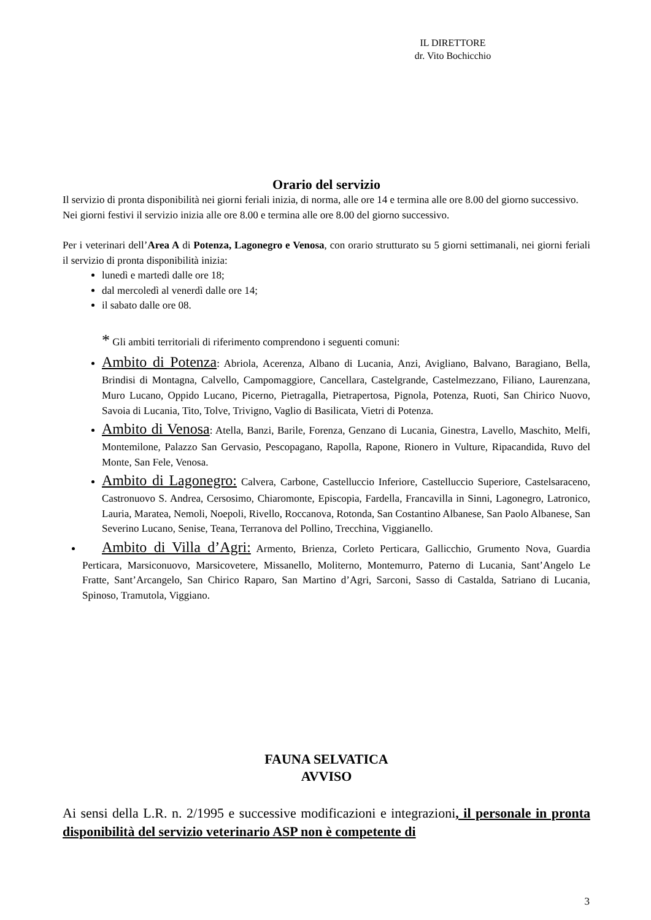IL DIRETTORE
dr. Vito Bochicchio
Orario del servizio
Il servizio di pronta disponibilità nei giorni feriali inizia, di norma, alle ore 14 e termina alle ore 8.00 del giorno successivo.
Nei giorni festivi il servizio inizia alle ore 8.00 e termina alle ore 8.00 del giorno successivo.
Per i veterinari dell’Area A di Potenza, Lagonegro e Venosa, con orario strutturato su 5 giorni settimanali, nei giorni feriali il servizio di pronta disponibilità inizia:
lunedì e martedì dalle ore 18;
dal mercoledì al venerdì dalle ore 14;
il sabato dalle ore 08.
* Gli ambiti territoriali di riferimento comprendono i seguenti comuni:
Ambito di Potenza: Abriola, Acerenza, Albano di Lucania, Anzi, Avigliano, Balvano, Baragiano, Bella, Brindisi di Montagna, Calvello, Campomaggiore, Cancellara, Castelgrande, Castelmezzano, Filiano, Laurenzana, Muro Lucano, Oppido Lucano, Picerno, Pietragalla, Pietrapertosa, Pignola, Potenza, Ruoti, San Chirico Nuovo, Savoia di Lucania, Tito, Tolve, Trivigno, Vaglio di Basilicata, Vietri di Potenza.
Ambito di Venosa: Atella, Banzi, Barile, Forenza, Genzano di Lucania, Ginestra, Lavello, Maschito, Melfi, Montemilone, Palazzo San Gervasio, Pescopagano, Rapolla, Rapone, Rionero in Vulture, Ripacandida, Ruvo del Monte, San Fele, Venosa.
Ambito di Lagonegro: Calvera, Carbone, Castelluccio Inferiore, Castelluccio Superiore, Castelsaraceno, Castronuovo S. Andrea, Cersosimo, Chiaromonte, Episcopia, Fardella, Francavilla in Sinni, Lagonegro, Latronico, Lauria, Maratea, Nemoli, Noepoli, Rivello, Roccanova, Rotonda, San Costantino Albanese, San Paolo Albanese, San Severino Lucano, Senise, Teana, Terranova del Pollino, Trecchina, Viggianello.
Ambito di Villa d’Agri: Armento, Brienza, Corleto Perticara, Gallicchio, Grumento Nova, Guardia Perticara, Marsiconuovo, Marsicovetere, Missanello, Moliterno, Montemurro, Paterno di Lucania, Sant’Angelo Le Fratte, Sant’Arcangelo, San Chirico Raparo, San Martino d’Agri, Sarconi, Sasso di Castalda, Satriano di Lucania, Spinoso, Tramutola, Viggiano.
FAUNA SELVATICA
AVVISO
Ai sensi della L.R. n. 2/1995 e successive modificazioni e integrazioni, il personale in pronta disponibilità del servizio veterinario ASP non è competente di
3